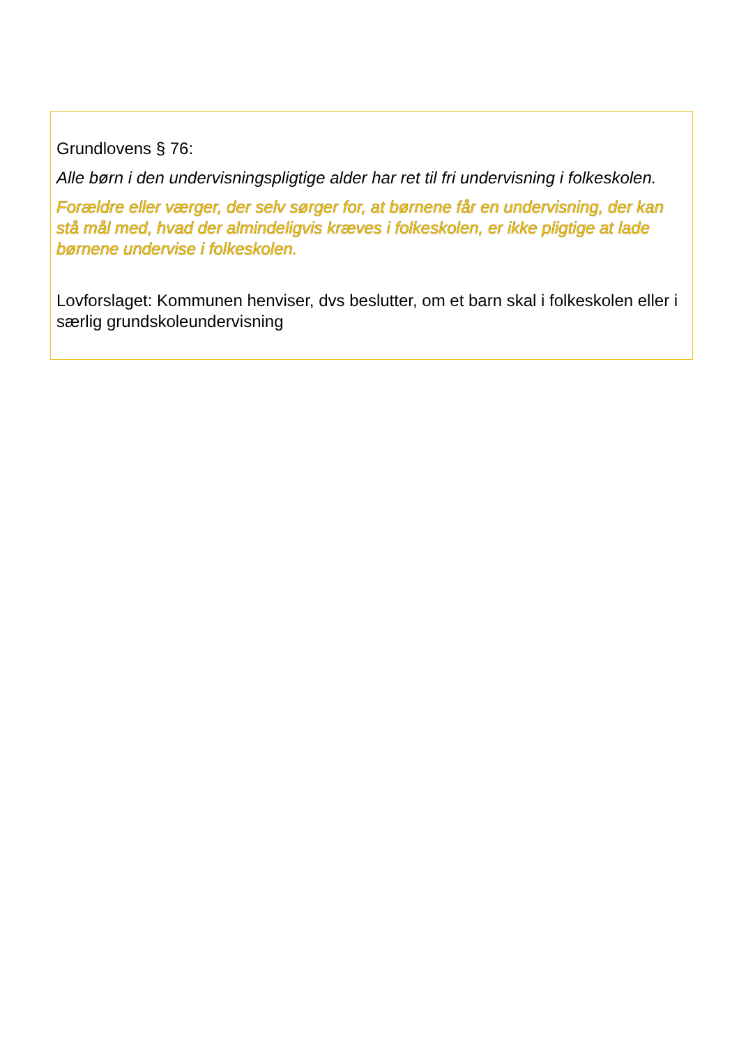Grundlovens § 76:
Alle børn i den undervisningspligtige alder har ret til fri undervisning i folkeskolen.
Forældre eller værger, der selv sørger for, at børnene får en undervisning, der kan stå mål med, hvad der almindeligvis kræves i folkeskolen, er ikke pligtige at lade børnene undervise i folkeskolen.
Lovforslaget: Kommunen henviser, dvs beslutter, om et barn skal i folkeskolen eller i særlig grundskoleundervisning